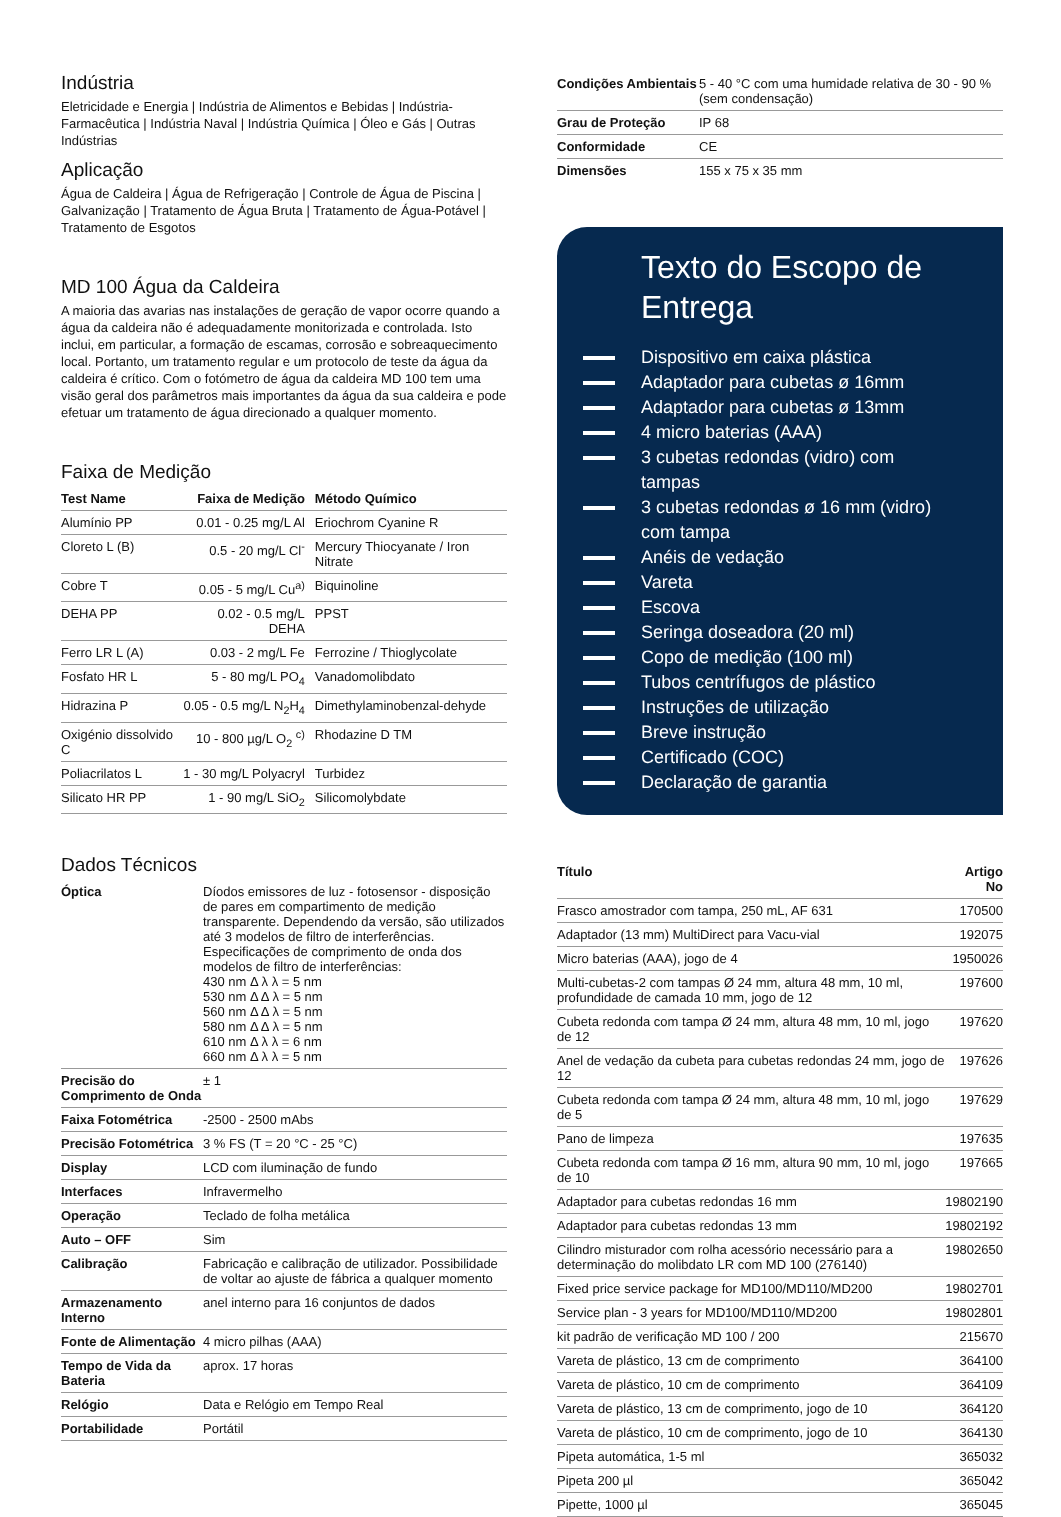Indústria
Eletricidade e Energia | Indústria de Alimentos e Bebidas | Indústria-Farmacêutica | Indústria Naval | Indústria Química | Óleo e Gás | Outras Indústrias
Aplicação
Água de Caldeira | Água de Refrigeração | Controle de Água de Piscina | Galvanização | Tratamento de Água Bruta | Tratamento de Água-Potável | Tratamento de Esgotos
MD 100 Água da Caldeira
A maioria das avarias nas instalações de geração de vapor ocorre quando a água da caldeira não é adequadamente monitorizada e controlada. Isto inclui, em particular, a formação de escamas, corrosão e sobreaquecimento local. Portanto, um tratamento regular e um protocolo de teste da água da caldeira é crítico. Com o fotómetro de água da caldeira MD 100 tem uma visão geral dos parâmetros mais importantes da água da sua caldeira e pode efetuar um tratamento de água direcionado a qualquer momento.
Faixa de Medição
| Test Name | Faixa de Medição | Método Químico |
| --- | --- | --- |
| Alumínio PP | 0.01 - 0.25 mg/L Al | Eriochrom Cyanine R |
| Cloreto L (B) | 0.5 - 20 mg/L Cl<sup>-</sup> | Mercury Thiocyanate / Iron Nitrate |
| Cobre T | 0.05 - 5 mg/L Cu<sup>a)</sup> | Biquinoline |
| DEHA PP | 0.02 - 0.5 mg/L DEHA | PPST |
| Ferro LR L (A) | 0.03 - 2 mg/L Fe | Ferrozine / Thioglycolate |
| Fosfato HR L | 5 - 80 mg/L PO<sub>4</sub> | Vanadomolibdato |
| Hidrazina P | 0.05 - 0.5 mg/L N<sub>2</sub>H<sub>4</sub> | Dimethylaminobenzal-dehyde |
| Oxigénio dissolvido C | 10 - 800 µg/L O<sub>2</sub> <sup>c)</sup> | Rhodazine D TM |
| Poliacrilatos L | 1 - 30 mg/L Polyacryl | Turbidez |
| Silicato HR PP | 1 - 90 mg/L SiO<sub>2</sub> | Silicomolybdate |
Dados Técnicos
| Óptica | Díodos emissores de luz - fotosensor - disposição de pares em compartimento de medição transparente. Dependendo da versão, são utilizados até 3 modelos de filtro de interferências. Especificações de comprimento de onda dos modelos de filtro de interferências: 430 nm Δ λ λ = 5 nm 530 nm Δ Δ λ = 5 nm 560 nm Δ Δ λ = 5 nm 580 nm Δ Δ λ = 5 nm 610 nm Δ λ λ = 6 nm 660 nm Δ λ λ = 5 nm |
| Precisão do Comprimento de Onda | ± 1 |
| Faixa Fotométrica | -2500 - 2500 mAbs |
| Precisão Fotométrica | 3 % FS (T = 20 °C - 25 °C) |
| Display | LCD com iluminação de fundo |
| Interfaces | Infravermelho |
| Operação | Teclado de folha metálica |
| Auto – OFF | Sim |
| Calibração | Fabricação e calibração de utilizador. Possibilidade de voltar ao ajuste de fábrica a qualquer momento |
| Armazenamento Interno | anel interno para 16 conjuntos de dados |
| Fonte de Alimentação | 4 micro pilhas (AAA) |
| Tempo de Vida da Bateria | aprox. 17 horas |
| Relógio | Data e Relógio em Tempo Real |
| Portabilidade | Portátil |
| Condições Ambientais | 5 - 40 °C com uma humidade relativa de 30 - 90 % (sem condensação) |
| Grau de Proteção | IP 68 |
| Conformidade | CE |
| Dimensões | 155 x 75 x 35 mm |
Texto do Escopo de Entrega
Dispositivo em caixa plástica
Adaptador para cubetas ø 16mm
Adaptador para cubetas ø 13mm
4 micro baterias (AAA)
3 cubetas redondas (vidro) com tampas
3 cubetas redondas ø 16 mm (vidro) com tampa
Anéis de vedação
Vareta
Escova
Seringa doseadora (20 ml)
Copo de medição (100 ml)
Tubos centrífugos de plástico
Instruções de utilização
Breve instrução
Certificado (COC)
Declaração de garantia
| Título | Artigo No |
| --- | --- |
| Frasco amostrador com tampa, 250 mL, AF 631 | 170500 |
| Adaptador (13 mm) MultiDirect para Vacu-vial | 192075 |
| Micro baterias (AAA), jogo de 4 | 1950026 |
| Multi-cubetas-2 com tampas Ø 24 mm, altura 48 mm, 10 ml, profundidade de camada 10 mm, jogo de 12 | 197600 |
| Cubeta redonda com tampa Ø 24 mm, altura 48 mm, 10 ml, jogo de 12 | 197620 |
| Anel de vedação da cubeta para cubetas redondas 24 mm, jogo de 12 | 197626 |
| Cubeta redonda com tampa Ø 24 mm, altura 48 mm, 10 ml, jogo de 5 | 197629 |
| Pano de limpeza | 197635 |
| Cubeta redonda com tampa Ø 16 mm, altura 90 mm, 10 ml, jogo de 10 | 197665 |
| Adaptador para cubetas redondas 16 mm | 19802190 |
| Adaptador para cubetas redondas 13 mm | 19802192 |
| Cilindro misturador com rolha acessório necessário para a determinação do molibdato LR com MD 100 (276140) | 19802650 |
| Fixed price service package for MD100/MD110/MD200 | 19802701 |
| Service plan - 3 years for MD100/MD110/MD200 | 19802801 |
| kit padrão de verificação MD 100 / 200 | 215670 |
| Vareta de plástico, 13 cm de comprimento | 364100 |
| Vareta de plástico, 10 cm de comprimento | 364109 |
| Vareta de plástico, 13 cm de comprimento, jogo de 10 | 364120 |
| Vareta de plástico, 10 cm de comprimento, jogo de 10 | 364130 |
| Pipeta automática, 1-5 ml | 365032 |
| Pipeta 200 µl | 365042 |
| Pipette, 1000 µl | 365045 |